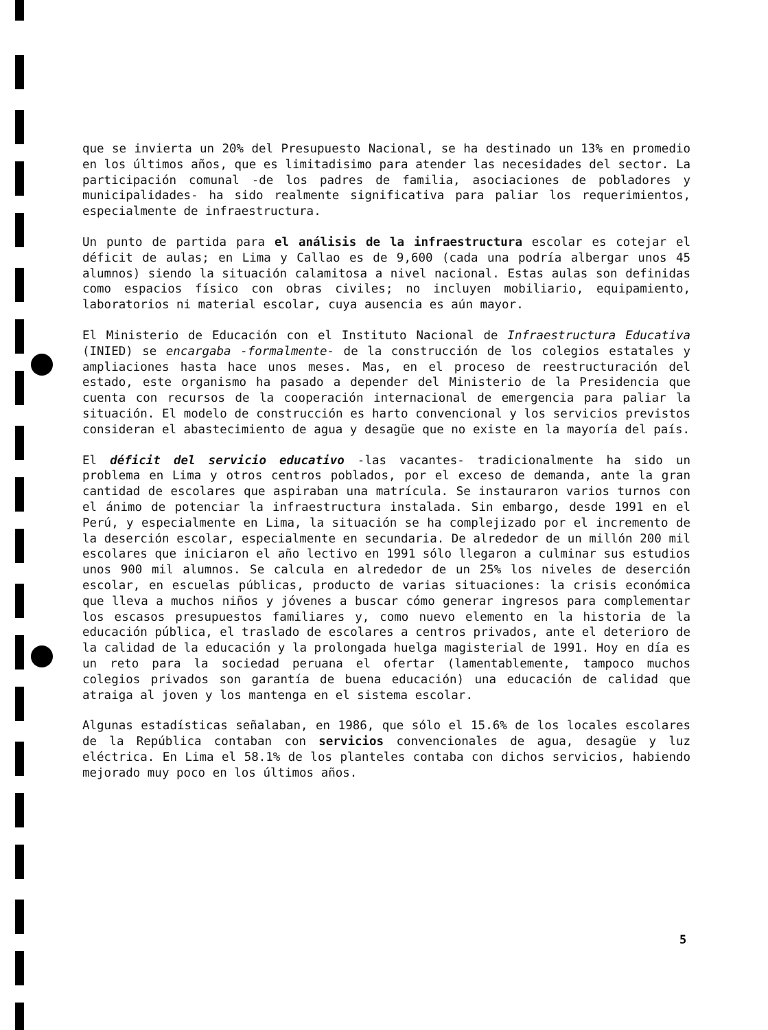que se invierta un 20% del Presupuesto Nacional, se ha destinado un 13% en promedio en los últimos años, que es limitadisimo para atender las necesidades del sector. La participación comunal -de los padres de familia, asociaciones de pobladores y municipalidades- ha sido realmente significativa para paliar los requerimientos, especialmente de infraestructura.
Un punto de partida para el análisis de la infraestructura escolar es cotejar el déficit de aulas; en Lima y Callao es de 9,600 (cada una podría albergar unos 45 alumnos) siendo la situación calamitosa a nivel nacional. Estas aulas son definidas como espacios físico con obras civiles; no incluyen mobiliario, equipamiento, laboratorios ni material escolar, cuya ausencia es aún mayor.
El Ministerio de Educación con el Instituto Nacional de Infraestructura Educativa (INIED) se encargaba -formalmente- de la construcción de los colegios estatales y ampliaciones hasta hace unos meses. Mas, en el proceso de reestructuración del estado, este organismo ha pasado a depender del Ministerio de la Presidencia que cuenta con recursos de la cooperación internacional de emergencia para paliar la situación. El modelo de construcción es harto convencional y los servicios previstos consideran el abastecimiento de agua y desagüe que no existe en la mayoría del país.
El déficit del servicio educativo -las vacantes- tradicionalmente ha sido un problema en Lima y otros centros poblados, por el exceso de demanda, ante la gran cantidad de escolares que aspiraban una matrícula. Se instauraron varios turnos con el ánimo de potenciar la infraestructura instalada. Sin embargo, desde 1991 en el Perú, y especialmente en Lima, la situación se ha complejizado por el incremento de la deserción escolar, especialmente en secundaria. De alrededor de un millón 200 mil escolares que iniciaron el año lectivo en 1991 sólo llegaron a culminar sus estudios unos 900 mil alumnos. Se calcula en alrededor de un 25% los niveles de deserción escolar, en escuelas públicas, producto de varias situaciones: la crisis económica que lleva a muchos niños y jóvenes a buscar cómo generar ingresos para complementar los escasos presupuestos familiares y, como nuevo elemento en la historia de la educación pública, el traslado de escolares a centros privados, ante el deterioro de la calidad de la educación y la prolongada huelga magisterial de 1991. Hoy en día es un reto para la sociedad peruana el ofertar (lamentablemente, tampoco muchos colegios privados son garantía de buena educación) una educación de calidad que atraiga al joven y los mantenga en el sistema escolar.
Algunas estadísticas señalaban, en 1986, que sólo el 15.6% de los locales escolares de la República contaban con servicios convencionales de agua, desagüe y luz eléctrica. En Lima el 58.1% de los planteles contaba con dichos servicios, habiendo mejorado muy poco en los últimos años.
5